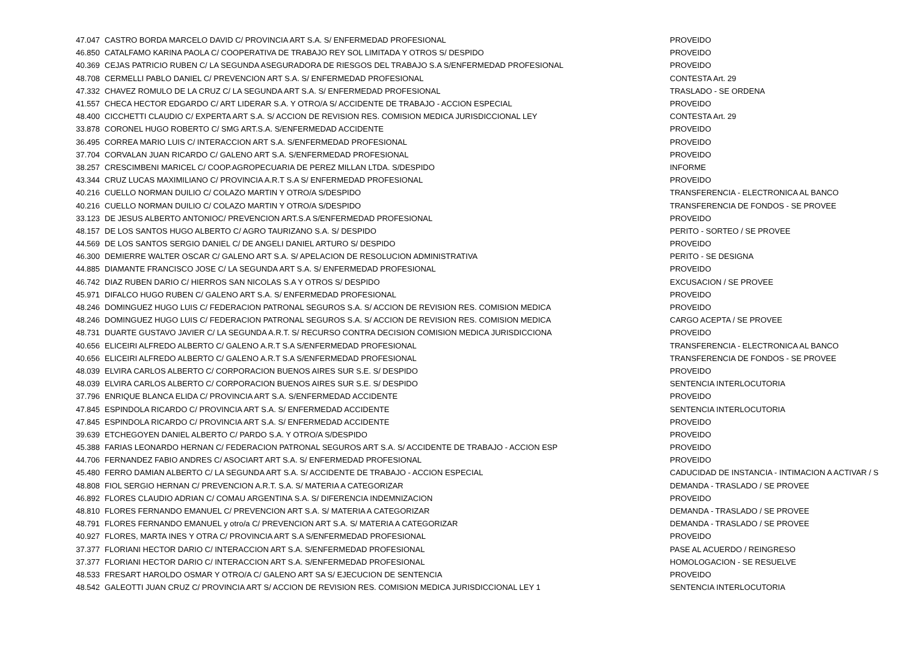| 47.047 | CASTRO BORDA MARCELO DAVID C/ PROVINCIA ART S.A. S/ ENFERMEDAD PROFESIONAL | PROVEIDO |
| 46.850 | CATALFAMO KARINA PAOLA C/ COOPERATIVA DE TRABAJO REY SOL LIMITADA Y OTROS S/ DESPIDO | PROVEIDO |
| 40.369 | CEJAS PATRICIO RUBEN C/ LA SEGUNDA ASEGURADORA DE RIESGOS DEL TRABAJO S.A S/ENFERMEDAD PROFESIONAL | PROVEIDO |
| 48.708 | CERMELLI PABLO DANIEL C/ PREVENCION ART S.A. S/ ENFERMEDAD PROFESIONAL | CONTESTA Art. 29 |
| 47.332 | CHAVEZ ROMULO DE LA CRUZ C/ LA SEGUNDA ART S.A. S/ ENFERMEDAD PROFESIONAL | TRASLADO - SE ORDENA |
| 41.557 | CHECA HECTOR EDGARDO C/ ART LIDERAR S.A. Y OTRO/A S/ ACCIDENTE DE TRABAJO - ACCION ESPECIAL | PROVEIDO |
| 48.400 | CICCHETTI CLAUDIO C/ EXPERTA ART S.A. S/ ACCION DE REVISION RES. COMISION MEDICA JURISDICCIONAL LEY | CONTESTA Art. 29 |
| 33.878 | CORONEL HUGO ROBERTO C/ SMG ART.S.A. S/ENFERMEDAD ACCIDENTE | PROVEIDO |
| 36.495 | CORREA MARIO LUIS C/ INTERACCION ART S.A. S/ENFERMEDAD PROFESIONAL | PROVEIDO |
| 37.704 | CORVALAN JUAN RICARDO C/ GALENO ART S.A. S/ENFERMEDAD PROFESIONAL | PROVEIDO |
| 38.257 | CRESCIMBENI MARICEL C/ COOP.AGROPECUARIA DE PEREZ MILLAN LTDA. S/DESPIDO | INFORME |
| 43.344 | CRUZ LUCAS MAXIMILIANO C/ PROVINCIA A.R.T S.A S/ ENFERMEDAD PROFESIONAL | PROVEIDO |
| 40.216 | CUELLO NORMAN DUILIO C/ COLAZO MARTIN Y OTRO/A S/DESPIDO | TRANSFERENCIA - ELECTRONICA AL BANCO |
| 40.216 | CUELLO NORMAN DUILIO C/ COLAZO MARTIN Y OTRO/A S/DESPIDO | TRANSFERENCIA DE FONDOS - SE PROVEE |
| 33.123 | DE JESUS ALBERTO ANTONIOC/ PREVENCION ART.S.A S/ENFERMEDAD PROFESIONAL | PROVEIDO |
| 48.157 | DE LOS SANTOS HUGO ALBERTO C/ AGRO TAURIZANO S.A. S/ DESPIDO | PERITO - SORTEO / SE PROVEE |
| 44.569 | DE LOS SANTOS SERGIO DANIEL C/ DE ANGELI DANIEL ARTURO S/ DESPIDO | PROVEIDO |
| 46.300 | DEMIERRE WALTER OSCAR C/ GALENO ART S.A. S/ APELACION DE RESOLUCION ADMINISTRATIVA | PERITO - SE DESIGNA |
| 44.885 | DIAMANTE FRANCISCO JOSE C/ LA SEGUNDA ART S.A. S/ ENFERMEDAD PROFESIONAL | PROVEIDO |
| 46.742 | DIAZ RUBEN DARIO C/ HIERROS SAN NICOLAS S.A Y OTROS S/ DESPIDO | EXCUSACION / SE PROVEE |
| 45.971 | DIFALCO HUGO RUBEN C/ GALENO ART S.A. S/ ENFERMEDAD PROFESIONAL | PROVEIDO |
| 48.246 | DOMINGUEZ HUGO LUIS C/ FEDERACION PATRONAL SEGUROS S.A. S/ ACCION DE REVISION RES. COMISION MEDICA | PROVEIDO |
| 48.246 | DOMINGUEZ HUGO LUIS C/ FEDERACION PATRONAL SEGUROS S.A. S/ ACCION DE REVISION RES. COMISION MEDICA | CARGO ACEPTA / SE PROVEE |
| 48.731 | DUARTE GUSTAVO JAVIER C/ LA SEGUNDA A.R.T. S/ RECURSO CONTRA DECISION COMISION MEDICA JURISDICCIONA | PROVEIDO |
| 40.656 | ELICEIRI ALFREDO ALBERTO C/ GALENO A.R.T S.A S/ENFERMEDAD PROFESIONAL | TRANSFERENCIA - ELECTRONICA AL BANCO |
| 40.656 | ELICEIRI ALFREDO ALBERTO C/ GALENO A.R.T S.A S/ENFERMEDAD PROFESIONAL | TRANSFERENCIA DE FONDOS - SE PROVEE |
| 48.039 | ELVIRA CARLOS ALBERTO C/ CORPORACION BUENOS AIRES SUR S.E. S/ DESPIDO | PROVEIDO |
| 48.039 | ELVIRA CARLOS ALBERTO C/ CORPORACION BUENOS AIRES SUR S.E. S/ DESPIDO | SENTENCIA INTERLOCUTORIA |
| 37.796 | ENRIQUE BLANCA ELIDA C/ PROVINCIA ART S.A. S/ENFERMEDAD ACCIDENTE | PROVEIDO |
| 47.845 | ESPINDOLA RICARDO C/ PROVINCIA ART S.A. S/ ENFERMEDAD ACCIDENTE | SENTENCIA INTERLOCUTORIA |
| 47.845 | ESPINDOLA RICARDO C/ PROVINCIA ART S.A. S/ ENFERMEDAD ACCIDENTE | PROVEIDO |
| 39.639 | ETCHEGOYEN DANIEL ALBERTO C/ PARDO S.A. Y OTRO/A S/DESPIDO | PROVEIDO |
| 45.388 | FARIAS LEONARDO HERNAN C/ FEDERACION PATRONAL SEGUROS ART S.A. S/ ACCIDENTE DE TRABAJO - ACCION ESP | PROVEIDO |
| 44.706 | FERNANDEZ FABIO ANDRES C/ ASOCIART ART S.A. S/ ENFERMEDAD PROFESIONAL | PROVEIDO |
| 45.480 | FERRO DAMIAN ALBERTO C/ LA SEGUNDA ART S.A. S/ ACCIDENTE DE TRABAJO - ACCION ESPECIAL | CADUCIDAD DE INSTANCIA - INTIMACION A ACTIVAR / S |
| 48.808 | FIOL SERGIO HERNAN C/ PREVENCION A.R.T. S.A. S/ MATERIA A CATEGORIZAR | DEMANDA - TRASLADO / SE PROVEE |
| 46.892 | FLORES CLAUDIO ADRIAN C/ COMAU ARGENTINA S.A. S/ DIFERENCIA INDEMNIZACION | PROVEIDO |
| 48.810 | FLORES FERNANDO EMANUEL C/ PREVENCION ART S.A. S/ MATERIA A CATEGORIZAR | DEMANDA - TRASLADO / SE PROVEE |
| 48.791 | FLORES FERNANDO EMANUEL y otro/a C/ PREVENCION ART S.A. S/ MATERIA A CATEGORIZAR | DEMANDA - TRASLADO / SE PROVEE |
| 40.927 | FLORES, MARTA INES Y OTRA C/ PROVINCIA ART S.A S/ENFERMEDAD PROFESIONAL | PROVEIDO |
| 37.377 | FLORIANI HECTOR DARIO C/ INTERACCION ART S.A. S/ENFERMEDAD PROFESIONAL | PASE AL ACUERDO / REINGRESO |
| 37.377 | FLORIANI HECTOR DARIO C/ INTERACCION ART S.A. S/ENFERMEDAD PROFESIONAL | HOMOLOGACION - SE RESUELVE |
| 48.533 | FRESART HAROLDO OSMAR Y OTRO/A C/ GALENO ART SA S/ EJECUCION DE SENTENCIA | PROVEIDO |
| 48.542 | GALEOTTI JUAN CRUZ C/ PROVINCIA ART S/ ACCION DE REVISION RES. COMISION MEDICA JURISDICCIONAL LEY 1 | SENTENCIA INTERLOCUTORIA |